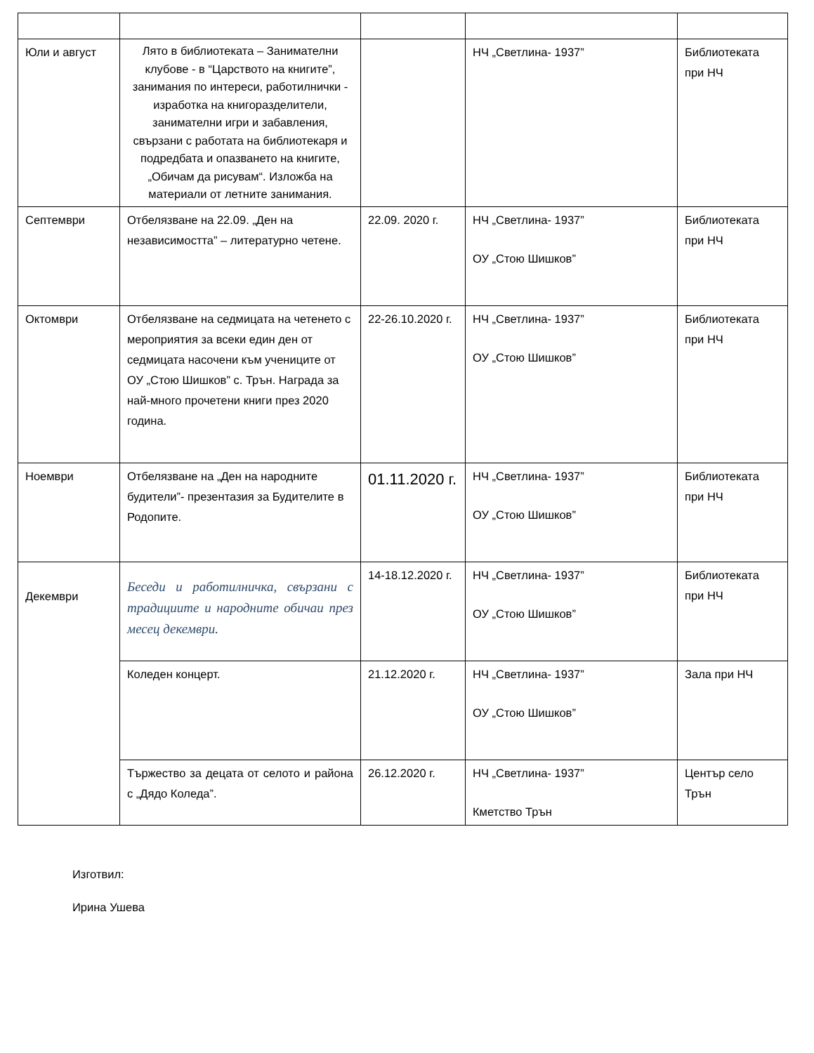| Юли и август | Лято в библиотеката – Занимателни клубове - в “Царството на книгите”, занимания по интереси, работилнички - изработка на книгоразделители, занимателни игри и забавления, свързани с работата на библиотекаря и подредбата и опазването на книгите, „Обичам да рисувам“. Изложба на материали от летните занимания. | | НЧ „Светлина- 1937” | Библиотеката при НЧ |
| Септември | Отбелязване на 22.09. „Ден на независимостта” – литературно четене. | 22.09. 2020 г. | НЧ „Светлина- 1937” ОУ „Стою Шишков” | Библиотеката при НЧ |
| Октомври | Отбелязване на седмицата на четенето с мероприятия за всеки един ден от седмицата насочени към учениците от ОУ „Стою Шишков” с. Трън. Награда за най-много прочетени книги през 2020 година. | 22-26.10.2020 г. | НЧ „Светлина- 1937” ОУ „Стою Шишков” | Библиотеката при НЧ |
| Ноември | Отбелязване на „Ден на народните будители”- презентазия за Будителите в Родопите. | 01.11.2020 г. | НЧ „Светлина- 1937” ОУ „Стою Шишков” | Библиотеката при НЧ |
| Декември | Беседи и работилничка, свързани с традициите и народните обичаи през месец декември. | 14-18.12.2020 г. | НЧ „Светлина- 1937” ОУ „Стою Шишков” | Библиотеката при НЧ |
| | Коледен концерт. | 21.12.2020 г. | НЧ „Светлина- 1937” ОУ „Стою Шишков” | Зала при НЧ |
| | Тържество за децата от селото и района с „Дядо Коледа”. | 26.12.2020 г. | НЧ „Светлина- 1937” Кметство Трън | Център село Трън |
Изготвил:
Ирина Ушева